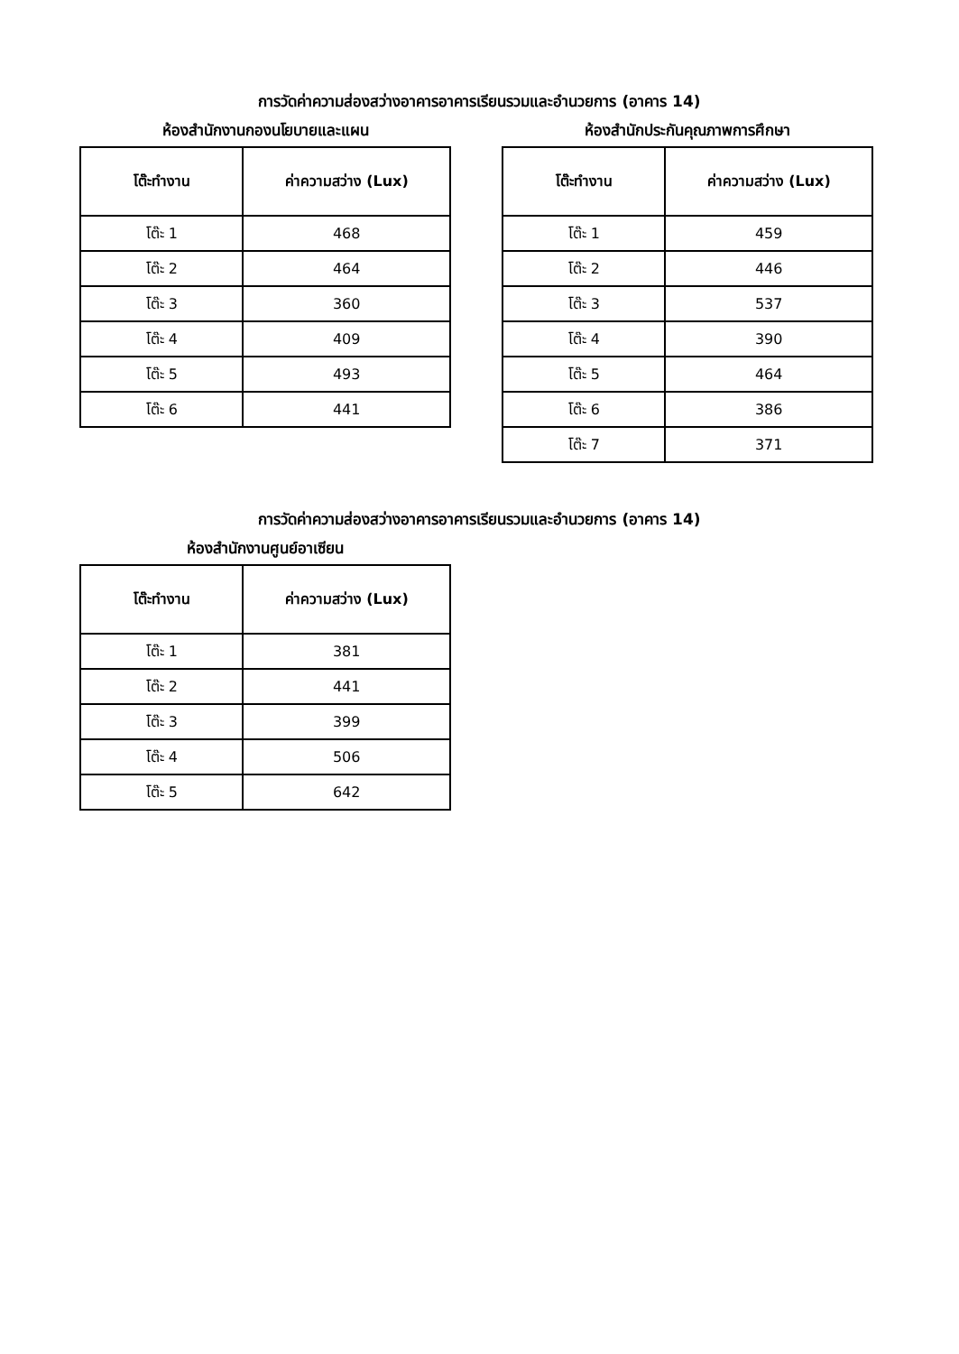การวัดค่าความส่องสว่างอาคารอาคารเรียนรวมและอำนวยการ (อาคาร 14)
ห้องสำนักงานกองนโยบายและแผน
| โต๊ะทำงาน | ค่าความสว่าง (Lux) |
| --- | --- |
| โต๊ะ 1 | 468 |
| โต๊ะ 2 | 464 |
| โต๊ะ 3 | 360 |
| โต๊ะ 4 | 409 |
| โต๊ะ 5 | 493 |
| โต๊ะ 6 | 441 |
ห้องสำนักประกันคุณภาพการศึกษา
| โต๊ะทำงาน | ค่าความสว่าง (Lux) |
| --- | --- |
| โต๊ะ 1 | 459 |
| โต๊ะ 2 | 446 |
| โต๊ะ 3 | 537 |
| โต๊ะ 4 | 390 |
| โต๊ะ 5 | 464 |
| โต๊ะ 6 | 386 |
| โต๊ะ 7 | 371 |
การวัดค่าความส่องสว่างอาคารอาคารเรียนรวมและอำนวยการ (อาคาร 14)
ห้องสำนักงานศูนย์อาเซียน
| โต๊ะทำงาน | ค่าความสว่าง (Lux) |
| --- | --- |
| โต๊ะ 1 | 381 |
| โต๊ะ 2 | 441 |
| โต๊ะ 3 | 399 |
| โต๊ะ 4 | 506 |
| โต๊ะ 5 | 642 |